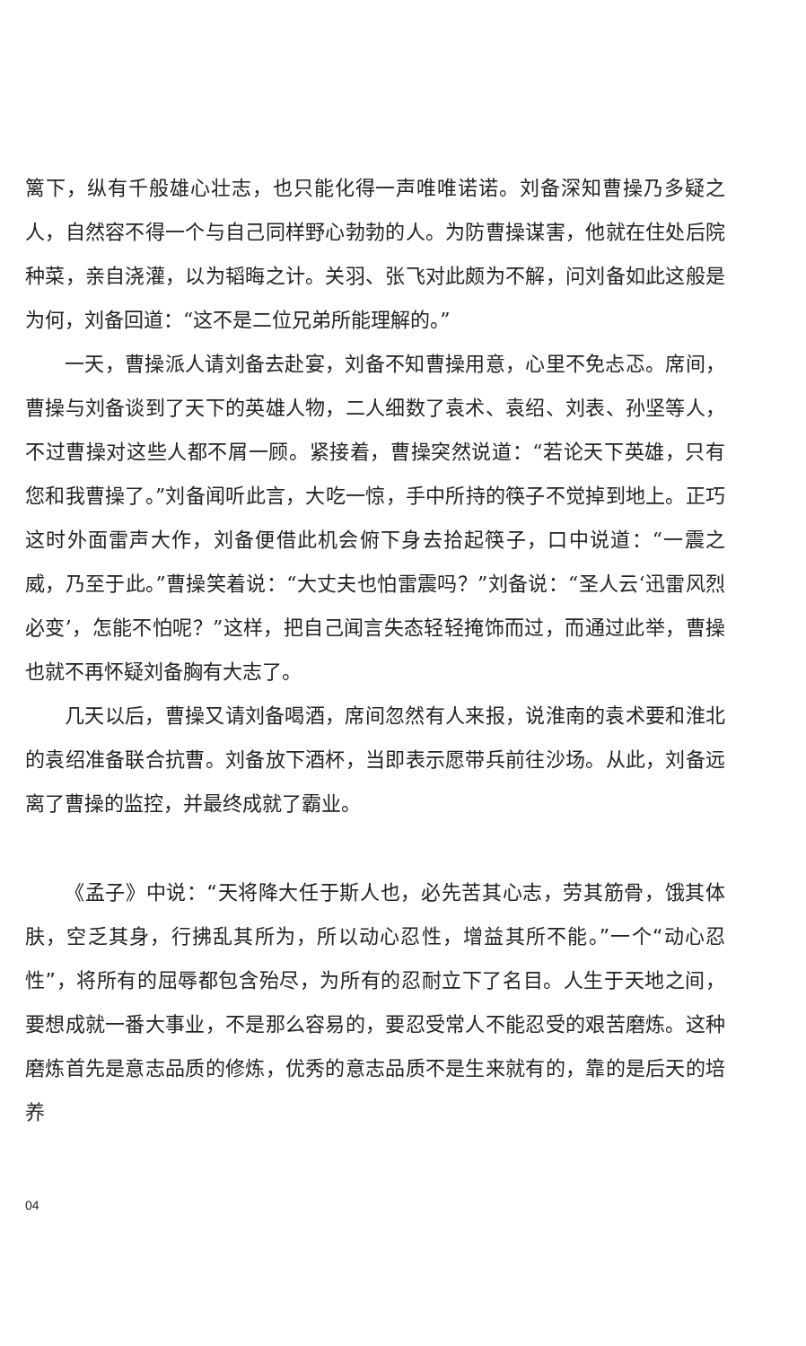篱下，纵有千般雄心壮志，也只能化得一声唯唯诺诺。刘备深知曹操乃多疑之人，自然容不得一个与自己同样野心勃勃的人。为防曹操谋害，他就在住处后院种菜，亲自浇灌，以为韬晦之计。关羽、张飞对此颇为不解，问刘备如此这般是为何，刘备回道：“这不是二位兄弟所能理解的。”
一天，曹操派人请刘备去赴宴，刘备不知曹操用意，心里不免忐忑。席间，曹操与刘备谈到了天下的英雄人物，二人细数了袁术、袁绍、刘表、孙坚等人，不过曹操对这些人都不屑一顾。紧接着，曹操突然说道：“若论天下英雄，只有您和我曹操了。”刘备闻听此言，大吃一惊，手中所持的筷子不觉掉到地上。正巧这时外面雷声大作，刘备便借此机会俯下身去拾起筷子，口中说道：“一震之威，乃至于此。”曹操笑着说：“大丈夫也怕雷震吗？”刘备说：“圣人云‘迅雷风烈必变’，怎能不怕呢？”这样，把自己闻言失态轻轻掩饰而过，而通过此举，曹操也就不再怀疑刘备胸有大志了。
几天以后，曹操又请刘备喝酒，席间忽然有人来报，说淮南的袁术要和淮北的袁绍准备联合抗曹。刘备放下酒杯，当即表示愿带兵前往沙场。从此，刘备远离了曹操的监控，并最终成就了霸业。
《孟子》中说：“天将降大任于斯人也，必先苦其心志，劳其筋骨，饿其体肤，空乏其身，行拂乱其所为，所以动心忍性，增益其所不能。”一个“动心忍性”，将所有的屈辱都包含殆尽，为所有的忍耐立下了名目。人生于天地之间，要想成就一番大事业，不是那么容易的，要忍受常人不能忍受的艰苦磨炼。这种磨炼首先是意志品质的修炼，优秀的意志品质不是生来就有的，靠的是后天的培养
04